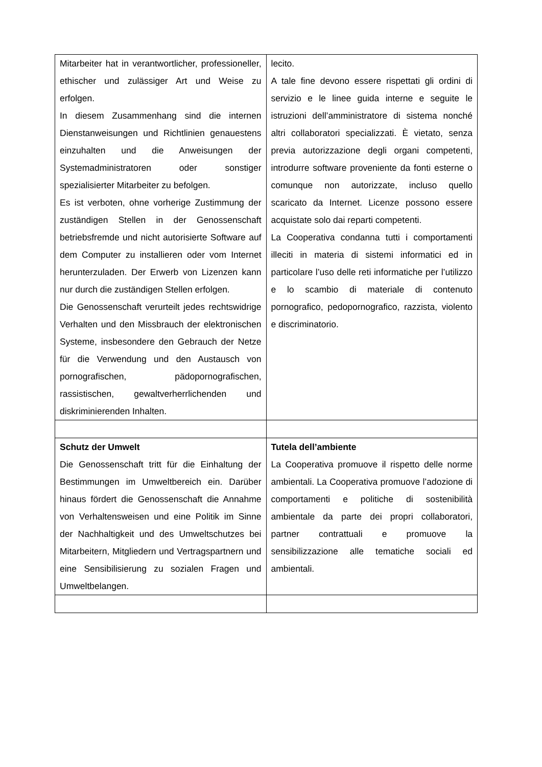| Mitarbeiter hat in verantwortlicher, professioneller, ethischer und zulässiger Art und Weise zu erfolgen. In diesem Zusammenhang sind die internen Dienstanweisungen und Richtlinien genauestens einzuhalten und die Anweisungen der Systemadministratoren oder sonstiger spezialisierter Mitarbeiter zu befolgen. Es ist verboten, ohne vorherige Zustimmung der zuständigen Stellen in der Genossenschaft betriebsfremde und nicht autorisierte Software auf dem Computer zu installieren oder vom Internet herunterzuladen. Der Erwerb von Lizenzen kann nur durch die zuständigen Stellen erfolgen. Die Genossenschaft verurteilt jedes rechtswidrige Verhalten und den Missbrauch der elektronischen Systeme, insbesondere den Gebrauch der Netze für die Verwendung und den Austausch von pornografischen, pädopornografischen, rassistischen, gewaltverherrlichenden und diskriminierenden Inhalten. | lecito. A tale fine devono essere rispettati gli ordini di servizio e le linee guida interne e seguite le istruzioni dell’amministratore di sistema nonché altri collaboratori specializzati. È vietato, senza previa autorizzazione degli organi competenti, introdurre software proveniente da fonti esterne o comunque non autorizzate, incluso quello scaricato da Internet. Licenze possono essere acquistate solo dai reparti competenti. La Cooperativa condanna tutti i comportamenti illeciti in materia di sistemi informatici ed in particolare l’uso delle reti informatiche per l’utilizzo e lo scambio di materiale di contenuto pornografico, pedopornografico, razzista, violento e discriminatorio. |
| Schutz der Umwelt Die Genossenschaft tritt für die Einhaltung der Bestimmungen im Umweltbereich ein. Darüber hinaus fördert die Genossenschaft die Annahme von Verhaltensweisen und eine Politik im Sinne der Nachhaltigkeit und des Umweltschutzes bei Mitarbeitern, Mitgliedern und Vertragspartnern und eine Sensibilisierung zu sozialen Fragen und Umweltbelangen. | Tutela dell’ambiente La Cooperativa promuove il rispetto delle norme ambientali. La Cooperativa promuove l’adozione di comportamenti e politiche di sostenibilità ambientale da parte dei propri collaboratori, partner contrattuali e promuove la sensibilizzazione alle tematiche sociali ed ambientali. |